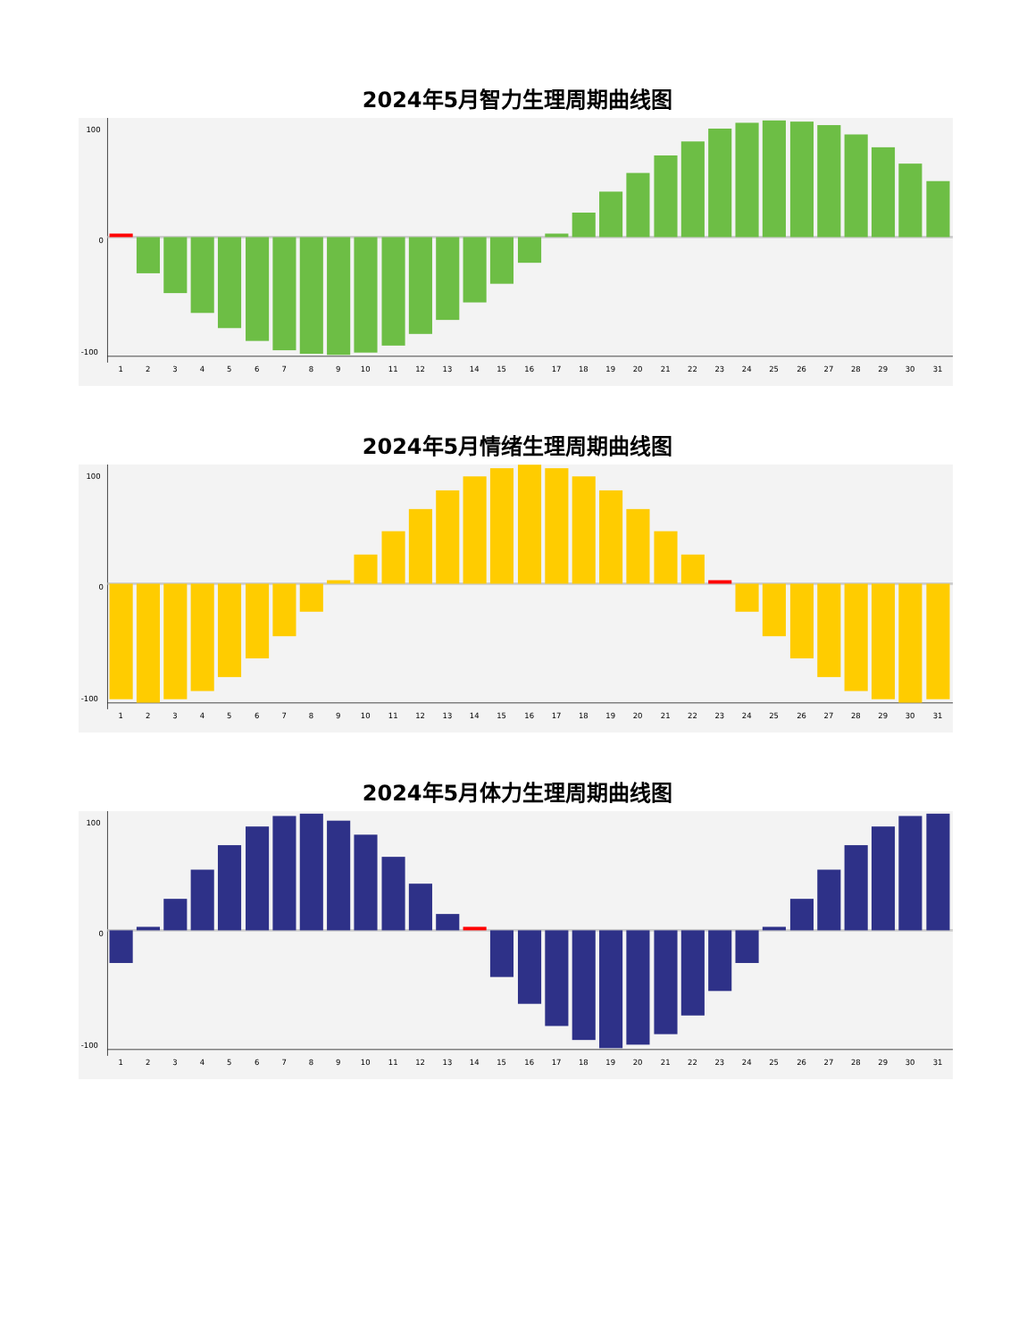2024年5月智力生理周期曲线图
100
0
-100
1
2
3
4
5
6
7
8
9
10
11
12
13
14
15
16
17
18
19
20
21
22
23
24
25
26
27
28
29
30
31
2024年5月情绪生理周期曲线图
100
0
-100
1
2
3
4
5
6
7
8
9
10
11
12
13
14
15
16
17
18
19
20
21
22
23
24
25
26
27
28
29
30
31
2024年5月体力生理周期曲线图
100
0
-100
1
2
3
4
5
6
7
8
9
10
11
12
13
14
15
16
17
18
19
20
21
22
23
24
25
26
27
28
29
30
31